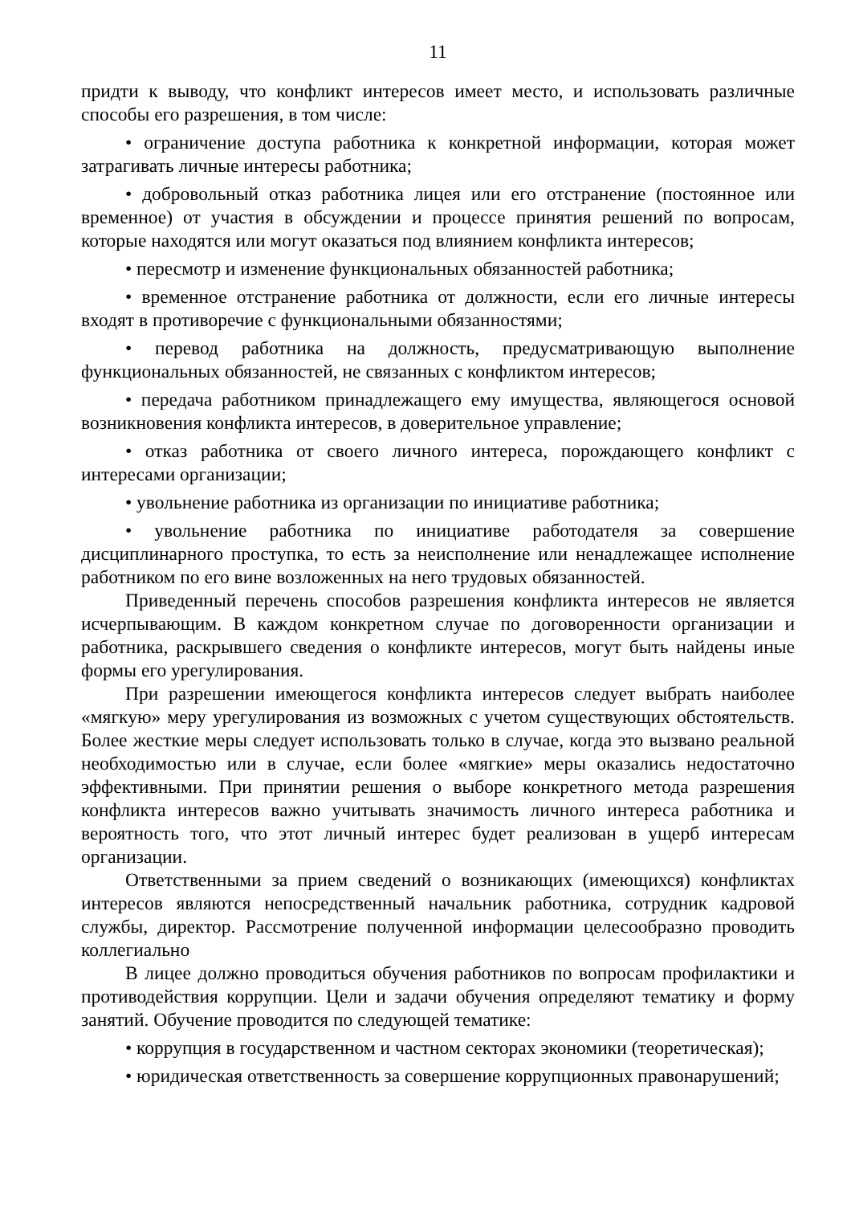11
придти к выводу, что конфликт интересов имеет место, и использовать различные способы его разрешения, в том числе:
• ограничение доступа работника к конкретной информации, которая может затрагивать личные интересы работника;
• добровольный отказ работника лицея или его отстранение (постоянное или временное) от участия в обсуждении и процессе принятия решений по вопросам, которые находятся или могут оказаться под влиянием конфликта интересов;
• пересмотр и изменение функциональных обязанностей работника;
• временное отстранение работника от должности, если его личные интересы входят в противоречие с функциональными обязанностями;
• перевод работника на должность, предусматривающую выполнение функциональных обязанностей, не связанных с конфликтом интересов;
• передача работником принадлежащего ему имущества, являющегося основой возникновения конфликта интересов, в доверительное управление;
• отказ работника от своего личного интереса, порождающего конфликт с интересами организации;
• увольнение работника из организации по инициативе работника;
• увольнение работника по инициативе работодателя за совершение дисциплинарного проступка, то есть за неисполнение или ненадлежащее исполнение работником по его вине возложенных на него трудовых обязанностей.
Приведенный перечень способов разрешения конфликта интересов не является исчерпывающим. В каждом конкретном случае по договоренности организации и работника, раскрывшего сведения о конфликте интересов, могут быть найдены иные формы его урегулирования.
При разрешении имеющегося конфликта интересов следует выбрать наиболее «мягкую» меру урегулирования из возможных с учетом существующих обстоятельств. Более жесткие меры следует использовать только в случае, когда это вызвано реальной необходимостью или в случае, если более «мягкие» меры оказались недостаточно эффективными. При принятии решения о выборе конкретного метода разрешения конфликта интересов важно учитывать значимость личного интереса работника и вероятность того, что этот личный интерес будет реализован в ущерб интересам организации.
Ответственными за прием сведений о возникающих (имеющихся) конфликтах интересов являются непосредственный начальник работника, сотрудник кадровой службы, директор. Рассмотрение полученной информации целесообразно проводить коллегиально
В лицее должно проводиться обучения работников по вопросам профилактики и противодействия коррупции. Цели и задачи обучения определяют тематику и форму занятий. Обучение проводится по следующей тематике:
• коррупция в государственном и частном секторах экономики (теоретическая);
• юридическая ответственность за совершение коррупционных правонарушений;